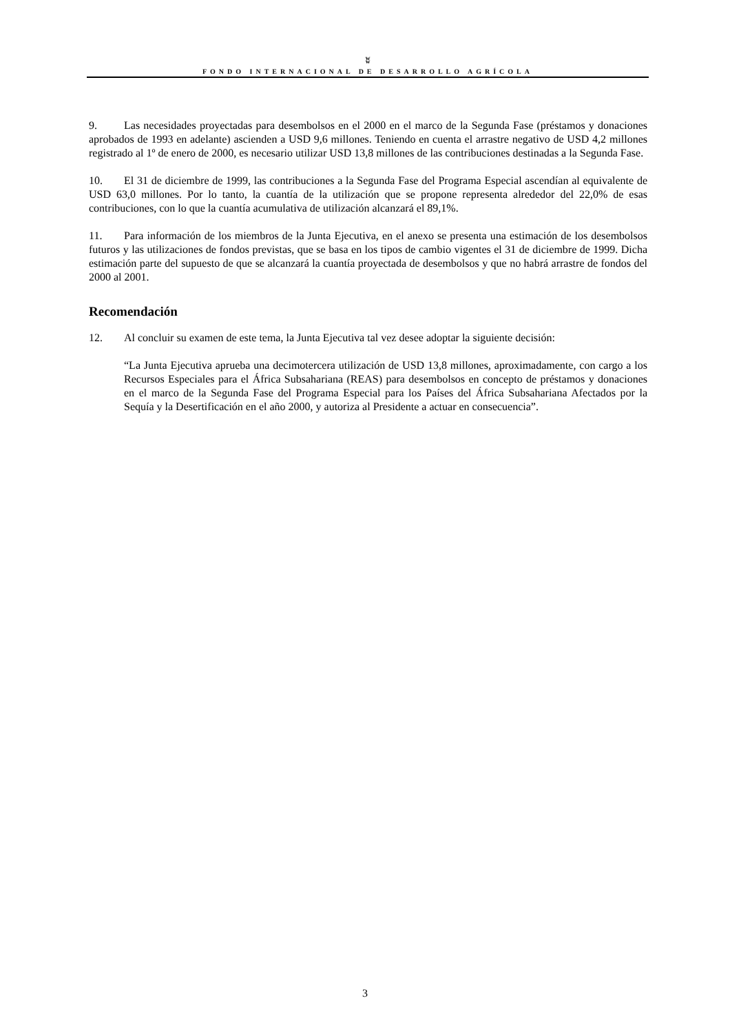ʬ
FONDO INTERNACIONAL DE DESARROLLO AGRÍCOLA
9. Las necesidades proyectadas para desembolsos en el 2000 en el marco de la Segunda Fase (préstamos y donaciones aprobados de 1993 en adelante) ascienden a USD 9,6 millones. Teniendo en cuenta el arrastre negativo de USD 4,2 millones registrado al 1º de enero de 2000, es necesario utilizar USD 13,8 millones de las contribuciones destinadas a la Segunda Fase.
10. El 31 de diciembre de 1999, las contribuciones a la Segunda Fase del Programa Especial ascendían al equivalente de USD 63,0 millones. Por lo tanto, la cuantía de la utilización que se propone representa alrededor del 22,0% de esas contribuciones, con lo que la cuantía acumulativa de utilización alcanzará el 89,1%.
11. Para información de los miembros de la Junta Ejecutiva, en el anexo se presenta una estimación de los desembolsos futuros y las utilizaciones de fondos previstas, que se basa en los tipos de cambio vigentes el 31 de diciembre de 1999. Dicha estimación parte del supuesto de que se alcanzará la cuantía proyectada de desembolsos y que no habrá arrastre de fondos del 2000 al 2001.
Recomendación
12. Al concluir su examen de este tema, la Junta Ejecutiva tal vez desee adoptar la siguiente decisión:
“La Junta Ejecutiva aprueba una decimotercera utilización de USD 13,8 millones, aproximadamente, con cargo a los Recursos Especiales para el África Subsahariana (REAS) para desembolsos en concepto de préstamos y donaciones en el marco de la Segunda Fase del Programa Especial para los Países del África Subsahariana Afectados por la Sequía y la Desertificación en el año 2000, y autoriza al Presidente a actuar en consecuencia”.
3